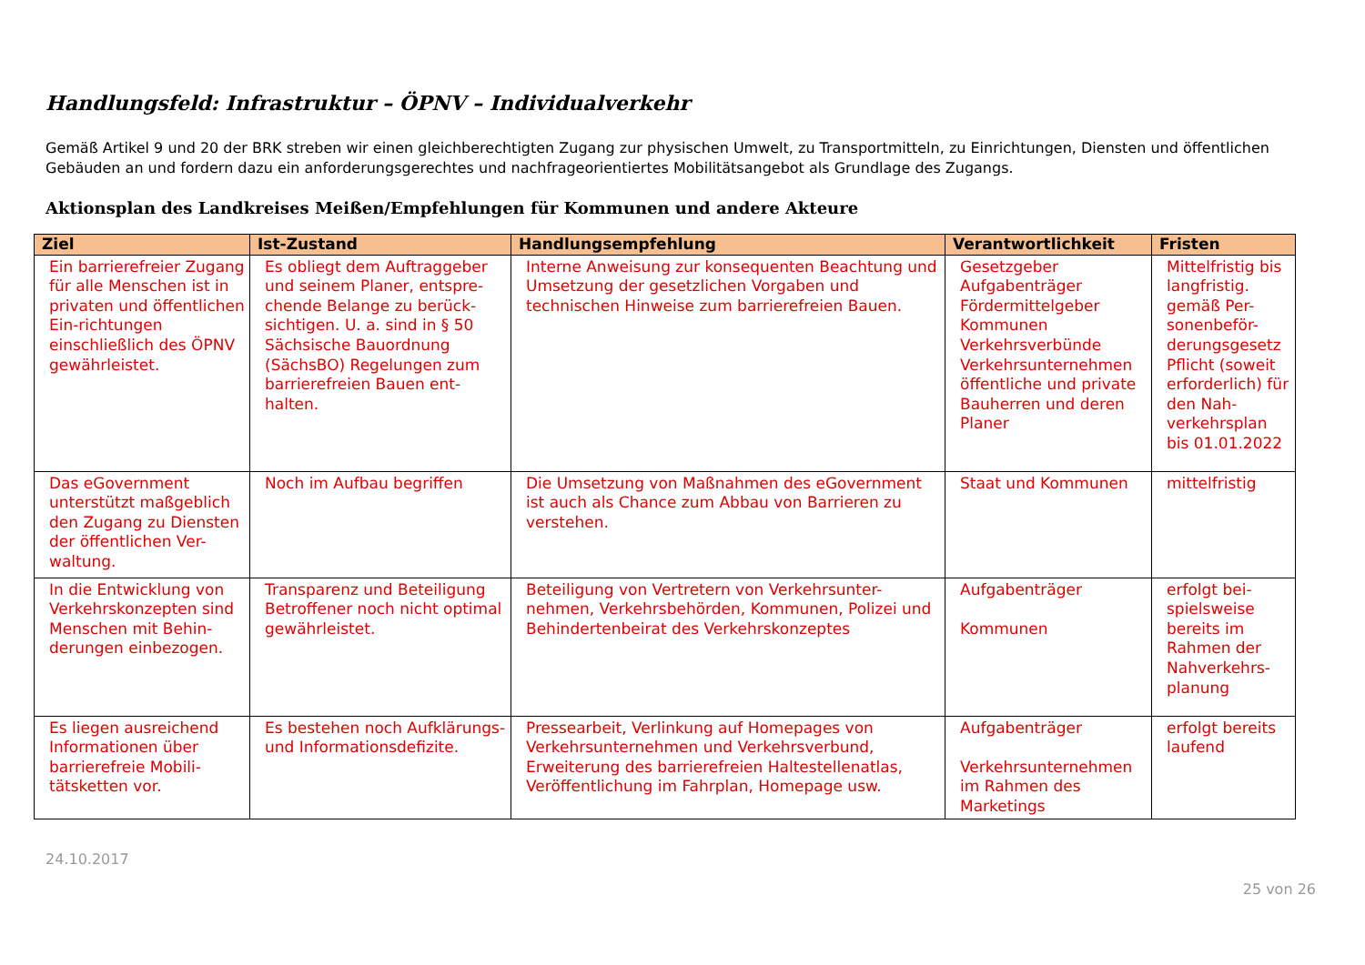Handlungsfeld: Infrastruktur – ÖPNV – Individualverkehr
Gemäß Artikel 9 und 20 der BRK streben wir einen gleichberechtigten Zugang zur physischen Umwelt, zu Transportmitteln, zu Einrichtungen, Diensten und öffentlichen Gebäuden an und fordern dazu ein anforderungsgerechtes und nachfrageorientiertes Mobilitätsangebot als Grundlage des Zugangs.
Aktionsplan des Landkreises Meißen/Empfehlungen für Kommunen und andere Akteure
| Ziel | Ist-Zustand | Handlungsempfehlung | Verantwortlichkeit | Fristen |
| --- | --- | --- | --- | --- |
| Ein barrierefreier Zugang für alle Menschen ist in privaten und öffentlichen Ein-richtungen einschließlich des ÖPNV gewährleistet. | Es obliegt dem Auftraggeber und seinem Planer, entspre-chende Belange zu berück-sichtigen. U. a. sind in § 50 Sächsische Bauordnung (SächsBO) Regelungen zum barrierefreien Bauen ent-halten. | Interne Anweisung zur konsequenten Beachtung und Umsetzung der gesetzlichen Vorgaben und technischen Hinweise zum barrierefreien Bauen. | Gesetzgeber Aufgabenträger Fördermittelgeber Kommunen Verkehrsverbünde Verkehrsunternehmen öffentliche und private Bauherren und deren Planer | Mittelfristig bis langfristig. gemäß Per-sonenbeför-derungsgesetz Pflicht (soweit erforderlich) für den Nah-verkehrsplan bis 01.01.2022 |
| Das eGovernment unterstützt maßgeblich den Zugang zu Diensten der öffentlichen Ver-waltung. | Noch im Aufbau begriffen | Die Umsetzung von Maßnahmen des eGovernment ist auch als Chance zum Abbau von Barrieren zu verstehen. | Staat und Kommunen | mittelfristig |
| In die Entwicklung von Verkehrskonzepten sind Menschen mit Behin-derungen einbezogen. | Transparenz und Beteiligung Betroffener noch nicht optimal gewährleistet. | Beteiligung von Vertretern von Verkehrsunter-nehmen, Verkehrsbehörden, Kommunen, Polizei und Behindertenbeirat des Verkehrskonzeptes | Aufgabenträger Kommunen | erfolgt bei-spielsweise bereits im Rahmen der Nahverkehrs-planung |
| Es liegen ausreichend Informationen über barrierefreie Mobili-tätsketten vor. | Es bestehen noch Aufklärungs- und Informationsdefizite. | Pressearbeit, Verlinkung auf Homepages von Verkehrsunternehmen und Verkehrsverbund, Erweiterung des barrierefreien Haltestellenatlas, Veröffentlichung im Fahrplan, Homepage usw. | Aufgabenträger Verkehrsunternehmen im Rahmen des Marketings | erfolgt bereits laufend |
24.10.2017
25 von 26